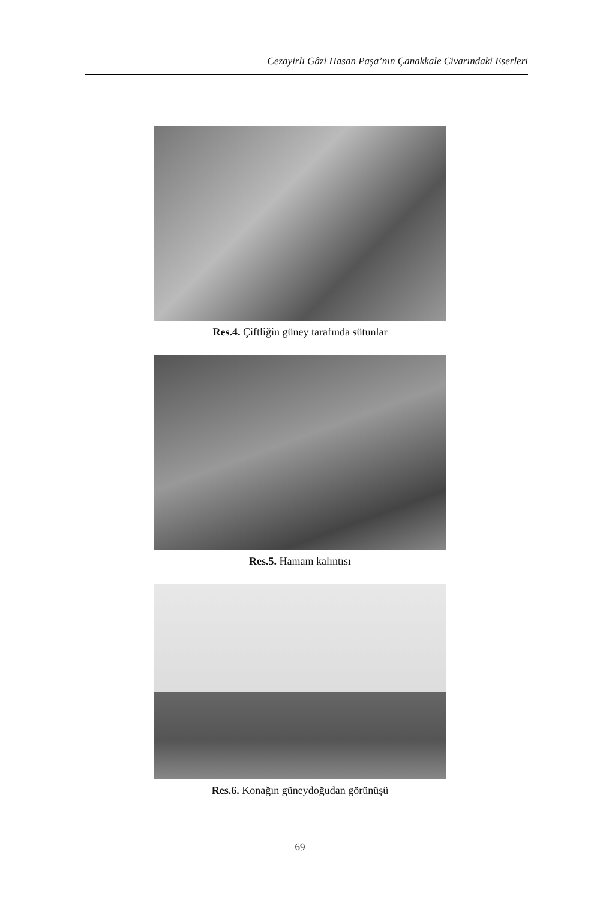Cezayirli Gâzi Hasan Paşa’nın Çanakkale Civarındaki Eserleri
Res.4. Çiftliğin güney tarafında sütunlar
Res.5. Hamam kalıntısı
Res.6. Konağın güneydoğudan görünüşü
69